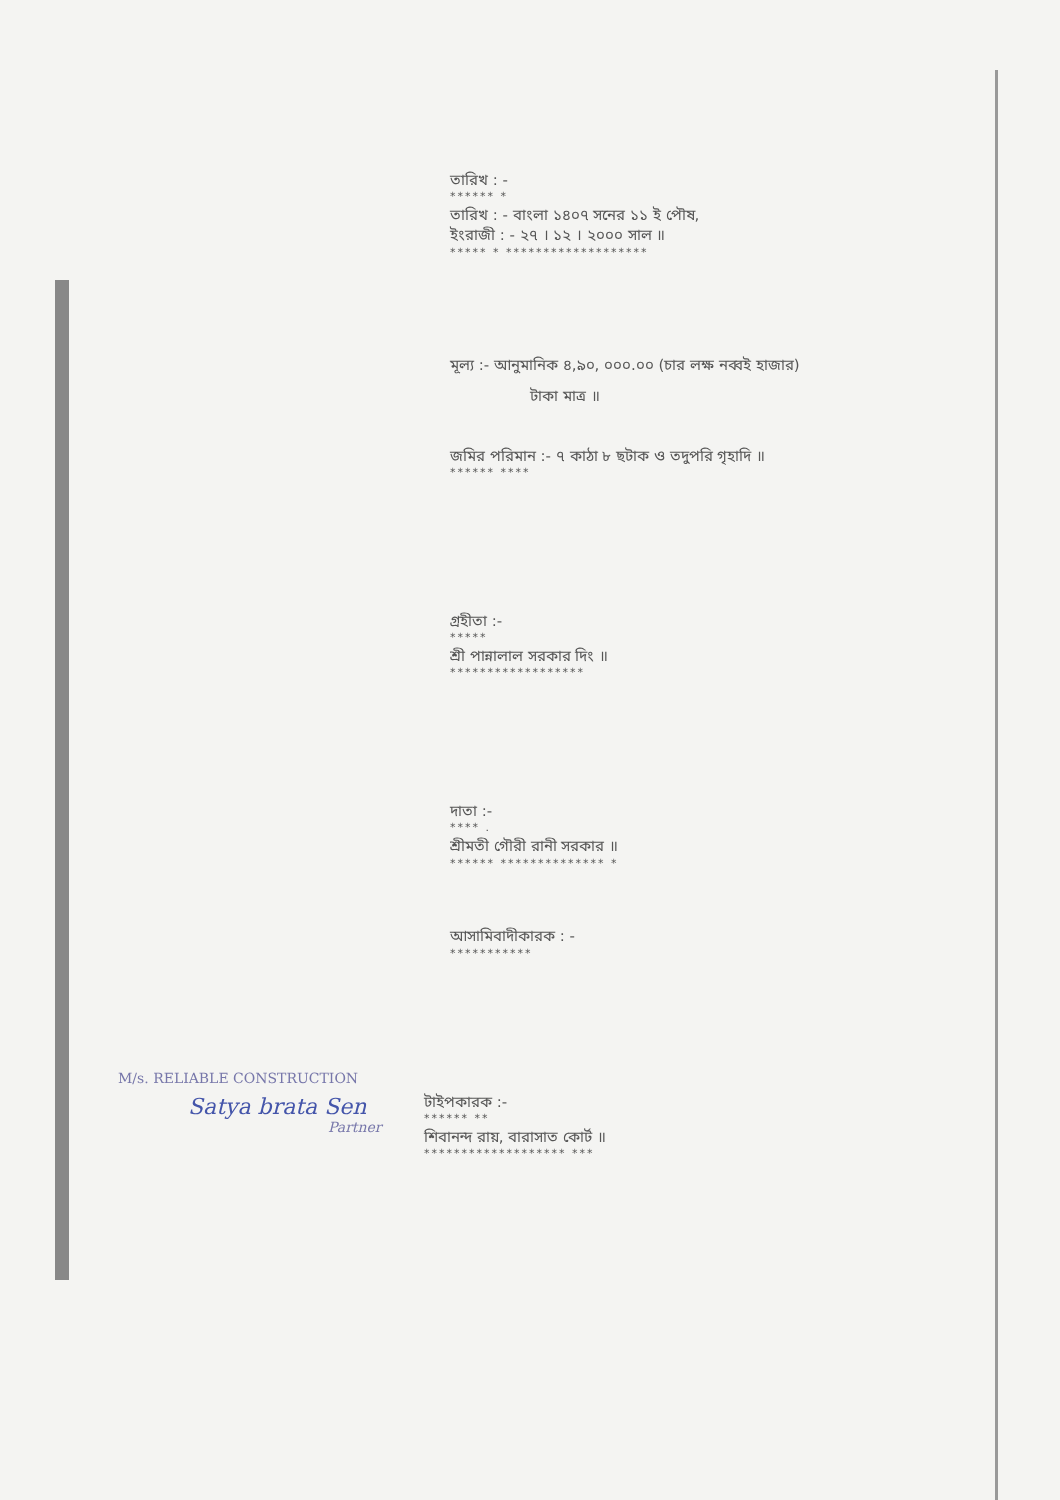তারিখ : -
****** *
তারিখ : - বাংলা ১৪০৭ সনের ১১ ই পৌষ,
ইংরাজী : - ২৭ । ১২ । ২০০০ সাল ॥
***** * *******************
মূল্য :- আনুমানিক ৪,৯০, ০০০.০০ (চার লক্ষ নব্বই হাজার)
টাকা মাত্র ॥
জমির পরিমান :- ৭ কাঠা ৮ ছটাক ও তদুপরি গৃহাদি ॥
****** ****
গ্রহীতা :-
*****
শ্রী পান্নালাল সরকার দিং ॥
******************
দাতা :-
**** .
শ্রীমতী গৌরী রানী সরকার ॥
****** ************** *
আসামিবাদীকারক : -
***********
M/s. RELIABLE CONSTRUCTION
Satya brata Sen
Partner
টাইপকারক :-
****** **
শিবানন্দ রায়, বারাসাত কোর্ট ॥
******************* ***